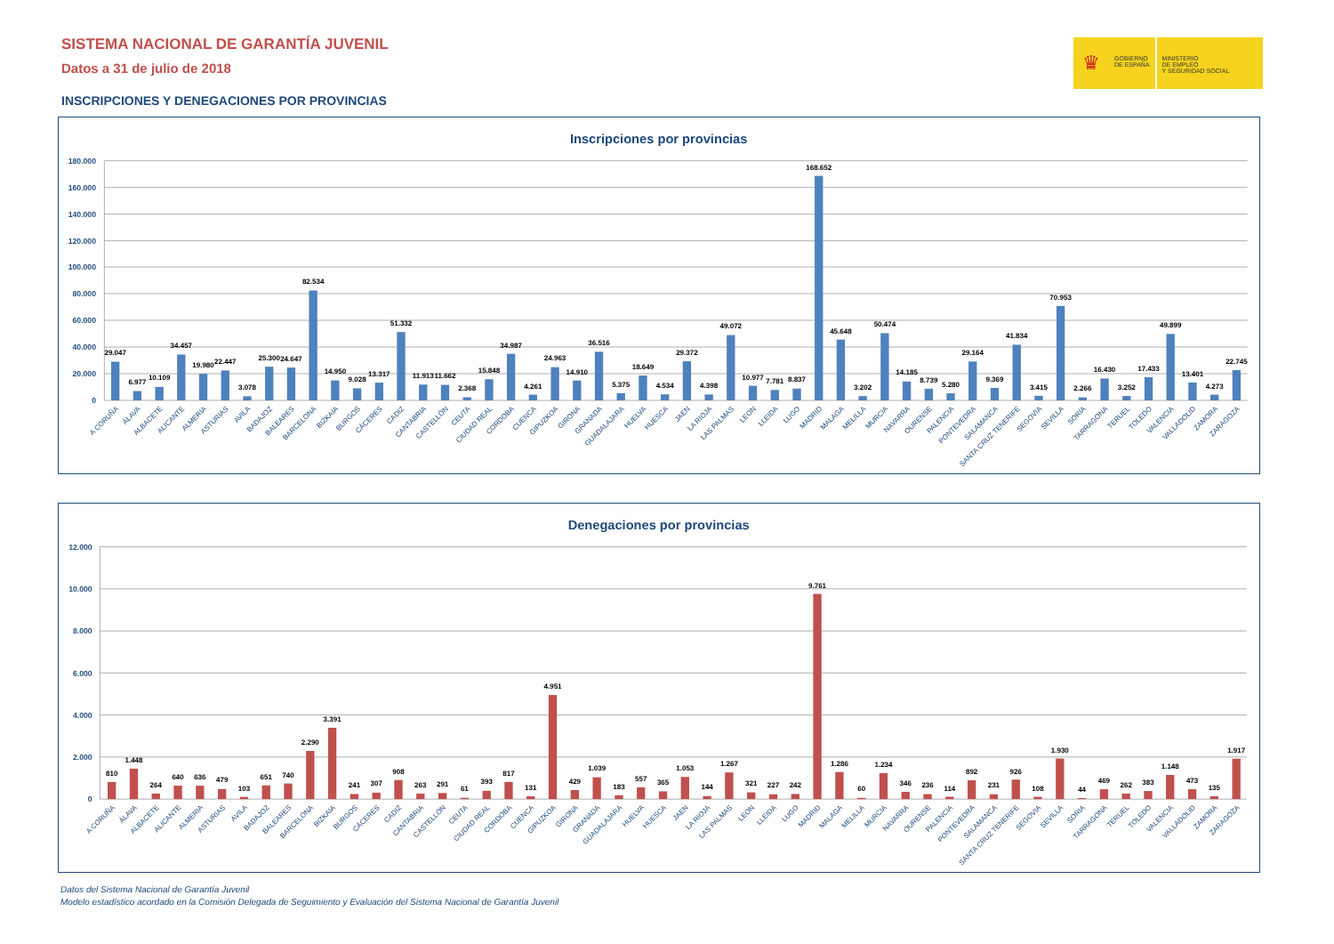SISTEMA NACIONAL DE GARANTÍA JUVENIL
Datos a 31 de julio de 2018
INSCRIPCIONES Y DENEGACIONES POR PROVINCIAS
♛
GOBIERNO
DE ESPAÑA
MINISTERIO
DE EMPLEO
Y SEGURIDAD SOCIAL
Inscripciones por provincias
180.000
160.000
140.000
120.000
100.000
80.000
60.000
40.000
20.000
0
29.047
A CORUÑA
6.977
ÁLAVA
10.109
ALBACETE
34.457
ALICANTE
19.980
ALMERIA
22.447
ASTURIAS
3.078
AVILA
25.300
BADAJOZ
24.647
BALEARES
82.534
BARCELONA
14.950
BIZKAIA
9.028
BURGOS
13.317
CÁCERES
51.332
CADIZ
11.913
CANTABRIA
11.662
CASTELLÓN
2.368
CEUTA
15.848
CIUDAD REAL
34.987
CORDOBA
4.261
CUENCA
24.963
GIPUZKOA
14.910
GIRONA
36.516
GRANADA
5.375
GUADALAJARA
18.649
HUELVA
4.534
HUESCA
29.372
JAEN
4.398
LA RIOJA
49.072
LAS PALMAS
10.977
LEON
7.781
LLEIDA
8.837
LUGO
168.652
MADRID
45.648
MALAGA
3.202
MELILLA
50.474
MURCIA
14.185
NAVARRA
8.739
OURENSE
5.280
PALENCIA
29.164
PONTEVEDRA
9.369
SALAMANCA
41.834
SANTA CRUZ TENERIFE
3.415
SEGOVIA
70.953
SEVILLA
2.266
SORIA
16.430
TARRAGONA
3.252
TERUEL
17.433
TOLEDO
49.899
VALENCIA
13.401
VALLADOLID
4.273
ZAMORA
22.745
ZARAGOZA
Denegaciones por provincias
12.000
10.000
8.000
6.000
4.000
2.000
0
810
A CORUÑA
1.448
ÁLAVA
264
ALBACETE
640
ALICANTE
636
ALMERIA
479
ASTURIAS
103
AVILA
651
BADAJOZ
740
BALEARES
2.290
BARCELONA
3.391
BIZKAIA
241
BURGOS
307
CÁCERES
908
CADIZ
263
CANTABRIA
291
CASTELLÓN
61
CEUTA
393
CIUDAD REAL
817
CORDOBA
131
CUENCA
4.951
GIPUZKOA
429
GIRONA
1.039
GRANADA
183
GUADALAJARA
557
HUELVA
365
HUESCA
1.053
JAEN
144
LA RIOJA
1.267
LAS PALMAS
321
LEON
227
LLEIDA
242
LUGO
9.761
MADRID
1.286
MALAGA
60
MELILLA
1.234
MURCIA
346
NAVARRA
236
OURENSE
114
PALENCIA
892
PONTEVEDRA
231
SALAMANCA
926
SANTA CRUZ TENERIFE
108
SEGOVIA
1.930
SEVILLA
44
SORIA
469
TARRAGONA
262
TERUEL
383
TOLEDO
1.148
VALENCIA
473
VALLADOLID
135
ZAMORA
1.917
ZARAGOZA
Datos del Sistema Nacional de Garantía Juvenil
Modelo estadístico acordado en la Comisión Delegada de Seguimiento y Evaluación del Sistema Nacional de Garantía Juvenil